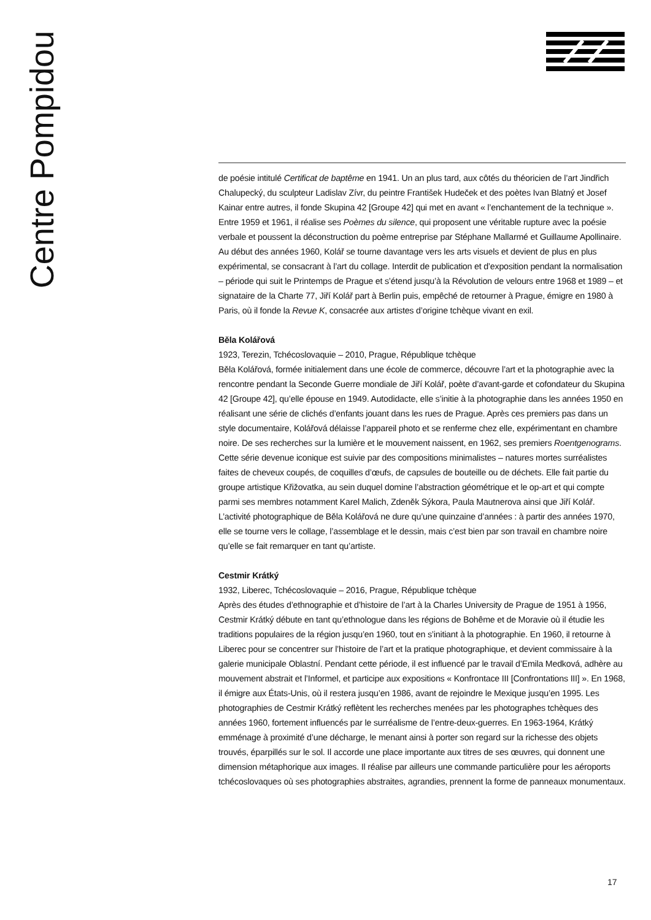Centre Pompidou
de poésie intitulé Certificat de baptême en 1941. Un an plus tard, aux côtés du théoricien de l’art Jindřich Chalupecký, du sculpteur Ladislav Zívr, du peintre František Hudeček et des poètes Ivan Blatný et Josef Kainar entre autres, il fonde Skupina 42 [Groupe 42] qui met en avant « l’enchantement de la technique ». Entre 1959 et 1961, il réalise ses Poèmes du silence, qui proposent une véritable rupture avec la poésie verbale et poussent la déconstruction du poème entreprise par Stéphane Mallarmé et Guillaume Apollinaire. Au début des années 1960, Kolář se tourne davantage vers les arts visuels et devient de plus en plus expérimental, se consacrant à l’art du collage. Interdit de publication et d’exposition pendant la normalisation – période qui suit le Printemps de Prague et s’étend jusqu’à la Révolution de velours entre 1968 et 1989 – et signataire de la Charte 77, Jiří Kolář part à Berlin puis, empêché de retourner à Prague, émigre en 1980 à Paris, où il fonde la Revue K, consacrée aux artistes d’origine tchèque vivant en exil.
Běla Kolářová
1923, Terezin, Tchécoslovaquie – 2010, Prague, République tchèque
Běla Kolářová, formée initialement dans une école de commerce, découvre l’art et la photographie avec la rencontre pendant la Seconde Guerre mondiale de Jiří Kolář, poète d’avant-garde et cofondateur du Skupina 42 [Groupe 42], qu’elle épouse en 1949. Autodidacte, elle s’initie à la photographie dans les années 1950 en réalisant une série de clichés d’enfants jouant dans les rues de Prague. Après ces premiers pas dans un style documentaire, Kolářová délaisse l’appareil photo et se renferme chez elle, expérimentant en chambre noire. De ses recherches sur la lumière et le mouvement naissent, en 1962, ses premiers Roentgenograms. Cette série devenue iconique est suivie par des compositions minimalistes – natures mortes surréalistes faites de cheveux coupés, de coquilles d’œufs, de capsules de bouteille ou de déchets. Elle fait partie du groupe artistique Křižovatka, au sein duquel domine l’abstraction géométrique et le op-art et qui compte parmi ses membres notamment Karel Malich, Zdeněk Sýkora, Paula Mautnerova ainsi que Jiří Kolář. L’activité photographique de Běla Kolářová ne dure qu’une quinzaine d’années : à partir des années 1970, elle se tourne vers le collage, l’assemblage et le dessin, mais c’est bien par son travail en chambre noire qu’elle se fait remarquer en tant qu’artiste.
Cestmir Krátký
1932, Liberec, Tchécoslovaquie – 2016, Prague, République tchèque
Après des études d’ethnographie et d’histoire de l’art à la Charles University de Prague de 1951 à 1956, Cestmir Krátký débute en tant qu’ethnologue dans les régions de Bohême et de Moravie où il étudie les traditions populaires de la région jusqu’en 1960, tout en s’initiant à la photographie. En 1960, il retourne à Liberec pour se concentrer sur l’histoire de l’art et la pratique photographique, et devient commissaire à la galerie municipale Oblastní. Pendant cette période, il est influencé par le travail d’Emila Medková, adhère au mouvement abstrait et l’Informel, et participe aux expositions « Konfrontace III [Confrontations III] ». En 1968, il émigre aux États-Unis, où il restera jusqu’en 1986, avant de rejoindre le Mexique jusqu’en 1995. Les photographies de Cestmir Krátký reflètent les recherches menées par les photographes tchèques des années 1960, fortement influencés par le surréalisme de l’entre-deux-guerres. En 1963-1964, Krátký emménage à proximité d’une décharge, le menant ainsi à porter son regard sur la richesse des objets trouvés, éparpillés sur le sol. Il accorde une place importante aux titres de ses œuvres, qui donnent une dimension métaphorique aux images. Il réalise par ailleurs une commande particulière pour les aéroports tchécoslovaques où ses photographies abstraites, agrandies, prennent la forme de panneaux monumentaux.
17